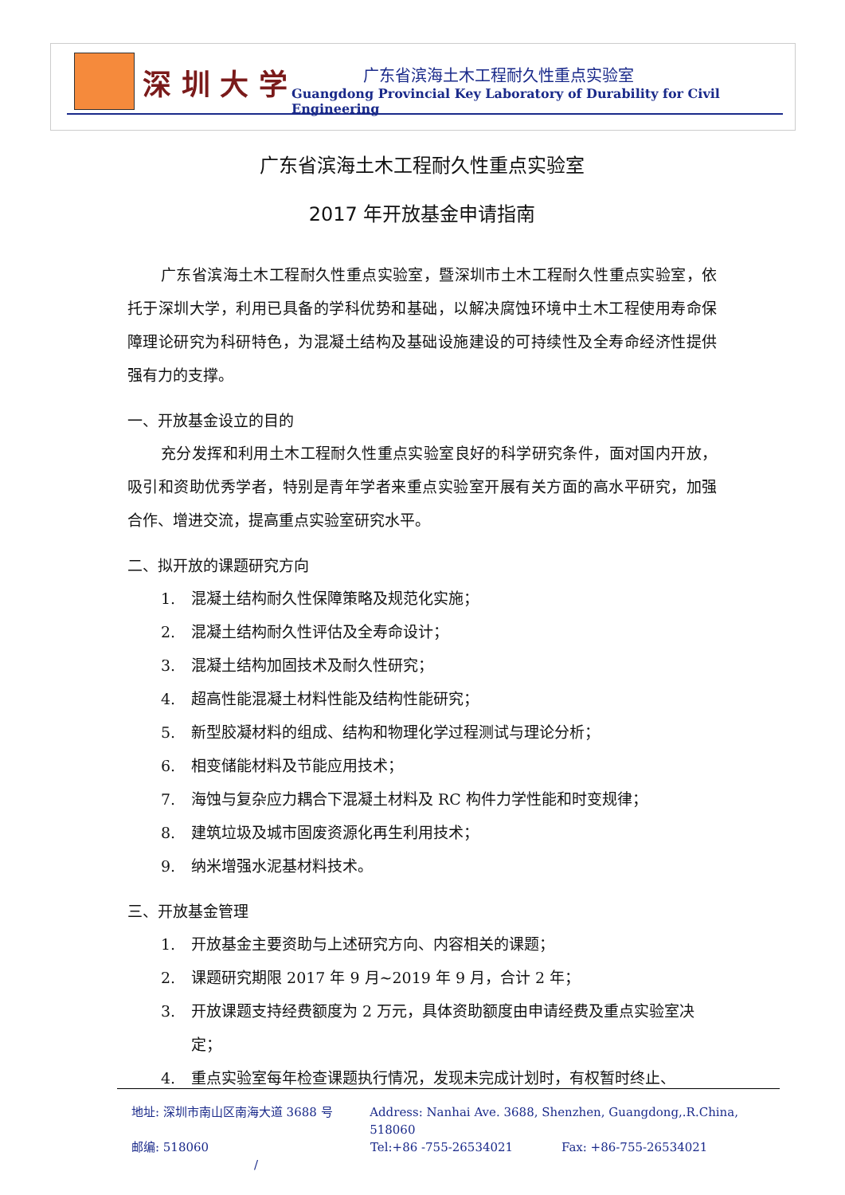深 圳 大 学 广东省滨海土木工程耐久性重点实验室
Guangdong Provincial Key Laboratory of Durability for Civil Engineering
广东省滨海土木工程耐久性重点实验室
2017 年开放基金申请指南
广东省滨海土木工程耐久性重点实验室，暨深圳市土木工程耐久性重点实验室，依托于深圳大学，利用已具备的学科优势和基础，以解决腐蚀环境中土木工程使用寿命保障理论研究为科研特色，为混凝土结构及基础设施建设的可持续性及全寿命经济性提供强有力的支撑。
一、开放基金设立的目的
充分发挥和利用土木工程耐久性重点实验室良好的科学研究条件，面对国内开放，吸引和资助优秀学者，特别是青年学者来重点实验室开展有关方面的高水平研究，加强合作、增进交流，提高重点实验室研究水平。
二、拟开放的课题研究方向
1. 混凝土结构耐久性保障策略及规范化实施；
2. 混凝土结构耐久性评估及全寿命设计；
3. 混凝土结构加固技术及耐久性研究；
4. 超高性能混凝土材料性能及结构性能研究；
5. 新型胶凝材料的组成、结构和物理化学过程测试与理论分析；
6. 相变储能材料及节能应用技术；
7. 海蚀与复杂应力耦合下混凝土材料及 RC 构件力学性能和时变规律；
8. 建筑垃圾及城市固废资源化再生利用技术；
9. 纳米增强水泥基材料技术。
三、开放基金管理
1. 开放基金主要资助与上述研究方向、内容相关的课题；
2. 课题研究期限 2017 年 9 月~2019 年 9 月，合计 2 年；
3. 开放课题支持经费额度为 2 万元，具体资助额度由申请经费及重点实验室决定；
4. 重点实验室每年检查课题执行情况，发现未完成计划时，有权暂时终止、
地址: 深圳市南山区南海大道 3688 号 Address: Nanhai Ave. 3688, Shenzhen, Guangdong,.R.China, 518060
邮编: 518060 Tel:+86 -755-26534021 Fax: +86-755-26534021
/